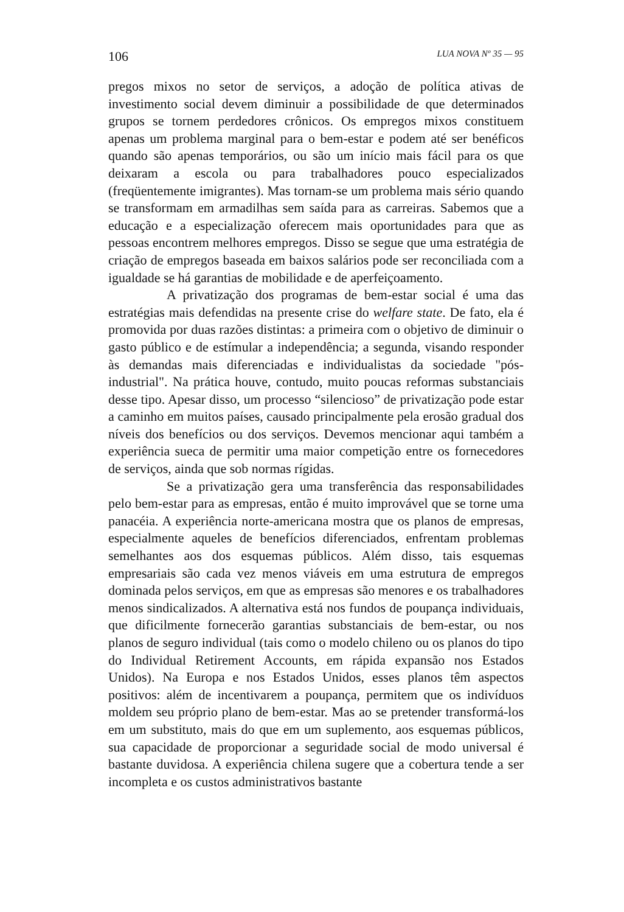106 LUA NOVA Nº 35 — 95
pregos mixos no setor de serviços, a adoção de política ativas de investimento social devem diminuir a possibilidade de que determinados grupos se tornem perdedores crônicos. Os empregos mixos constituem apenas um problema marginal para o bem-estar e podem até ser benéficos quando são apenas temporários, ou são um início mais fácil para os que deixaram a escola ou para trabalhadores pouco especializados (freqüentemente imigrantes). Mas tornam-se um problema mais sério quando se transformam em armadilhas sem saída para as carreiras. Sabemos que a educação e a especialização oferecem mais oportunidades para que as pessoas encontrem melhores empregos. Disso se segue que uma estratégia de criação de empregos baseada em baixos salários pode ser reconciliada com a igualdade se há garantias de mobilidade e de aperfeiçoamento.
A privatização dos programas de bem-estar social é uma das estratégias mais defendidas na presente crise do welfare state. De fato, ela é promovida por duas razões distintas: a primeira com o objetivo de diminuir o gasto público e de estímular a independência; a segunda, visando responder às demandas mais diferenciadas e individualistas da sociedade "pós-industrial". Na prática houve, contudo, muito poucas reformas substanciais desse tipo. Apesar disso, um processo “silencioso” de privatização pode estar a caminho em muitos países, causado principalmente pela erosão gradual dos níveis dos benefícios ou dos serviços. Devemos mencionar aqui também a experiência sueca de permitir uma maior competição entre os fornecedores de serviços, ainda que sob normas rígidas.
Se a privatização gera uma transferência das responsabilidades pelo bem-estar para as empresas, então é muito improvável que se torne uma panacéia. A experiência norte-americana mostra que os planos de empresas, especialmente aqueles de benefícios diferenciados, enfrentam problemas semelhantes aos dos esquemas públicos. Além disso, tais esquemas empresariais são cada vez menos viáveis em uma estrutura de empregos dominada pelos serviços, em que as empresas são menores e os trabalhadores menos sindicalizados. A alternativa está nos fundos de poupança individuais, que dificilmente fornecerão garantias substanciais de bem-estar, ou nos planos de seguro individual (tais como o modelo chileno ou os planos do tipo do Individual Retirement Accounts, em rápida expansão nos Estados Unidos). Na Europa e nos Estados Unidos, esses planos têm aspectos positivos: além de incentivarem a poupança, permitem que os indivíduos moldem seu próprio plano de bem-estar. Mas ao se pretender transformá-los em um substituto, mais do que em um suplemento, aos esquemas públicos, sua capacidade de proporcionar a seguridade social de modo universal é bastante duvidosa. A experiência chilena sugere que a cobertura tende a ser incompleta e os custos administrativos bastante